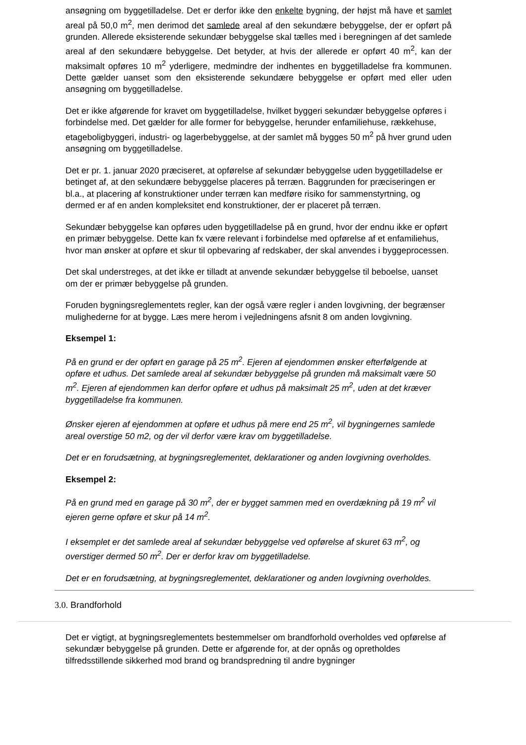ansøgning om byggetilladelse. Det er derfor ikke den enkelte bygning, der højst må have et samlet areal på 50,0 m<sup>2</sup>, men derimod det samlede areal af den sekundære bebyggelse, der er opført på grunden. Allerede eksisterende sekundær bebyggelse skal tælles med i beregningen af det samlede areal af den sekundære bebyggelse. Det betyder, at hvis der allerede er opført 40 m<sup>2</sup>, kan der maksimalt opføres 10 m<sup>2</sup> yderligere, medmindre der indhentes en byggetilladelse fra kommunen. Dette gælder uanset som den eksisterende sekundære bebyggelse er opført med eller uden ansøgning om byggetilladelse.
Det er ikke afgørende for kravet om byggetilladelse, hvilket byggeri sekundær bebyggelse opføres i forbindelse med. Det gælder for alle former for bebyggelse, herunder enfamiliehuse, rækkehuse, etageboligbyggeri, industri- og lagerbebyggelse, at der samlet må bygges 50 m<sup>2</sup> på hver grund uden ansøgning om byggetilladelse.
Det er pr. 1. januar 2020 præciseret, at opførelse af sekundær bebyggelse uden byggetilladelse er betinget af, at den sekundære bebyggelse placeres på terræn. Baggrunden for præciseringen er bl.a., at placering af konstruktioner under terræn kan medføre risiko for sammenstyrtning, og dermed er af en anden kompleksitet end konstruktioner, der er placeret på terræn.
Sekundær bebyggelse kan opføres uden byggetilladelse på en grund, hvor der endnu ikke er opført en primær bebyggelse. Dette kan fx være relevant i forbindelse med opførelse af et enfamiliehus, hvor man ønsker at opføre et skur til opbevaring af redskaber, der skal anvendes i byggeprocessen.
Det skal understreges, at det ikke er tilladt at anvende sekundær bebyggelse til beboelse, uanset om der er primær bebyggelse på grunden.
Foruden bygningsreglementets regler, kan der også være regler i anden lovgivning, der begrænser mulighederne for at bygge. Læs mere herom i vejledningens afsnit 8 om anden lovgivning.
Eksempel 1:
På en grund er der opført en garage på 25 m<sup>2</sup>. Ejeren af ejendommen ønsker efterfølgende at opføre et udhus. Det samlede areal af sekundær bebyggelse på grunden må maksimalt være 50 m<sup>2</sup>. Ejeren af ejendommen kan derfor opføre et udhus på maksimalt 25 m<sup>2</sup>, uden at det kræver byggetilladelse fra kommunen.
Ønsker ejeren af ejendommen at opføre et udhus på mere end 25 m<sup>2</sup>, vil bygningernes samlede areal overstige 50 m2, og der vil derfor være krav om byggetilladelse.
Det er en forudsætning, at bygningsreglementet, deklarationer og anden lovgivning overholdes.
Eksempel 2:
På en grund med en garage på 30 m<sup>2</sup>, der er bygget sammen med en overdækning på 19 m<sup>2</sup> vil ejeren gerne opføre et skur på 14 m<sup>2</sup>.
I eksemplet er det samlede areal af sekundær bebyggelse ved opførelse af skuret 63 m<sup>2</sup>, og overstiger dermed 50 m<sup>2</sup>. Der er derfor krav om byggetilladelse.
Det er en forudsætning, at bygningsreglementet, deklarationer og anden lovgivning overholdes.
3.0. Brandforhold
Det er vigtigt, at bygningsreglementets bestemmelser om brandforhold overholdes ved opførelse af sekundær bebyggelse på grunden. Dette er afgørende for, at der opnås og opretholdes tilfredsstillende sikkerhed mod brand og brandspredning til andre bygninger